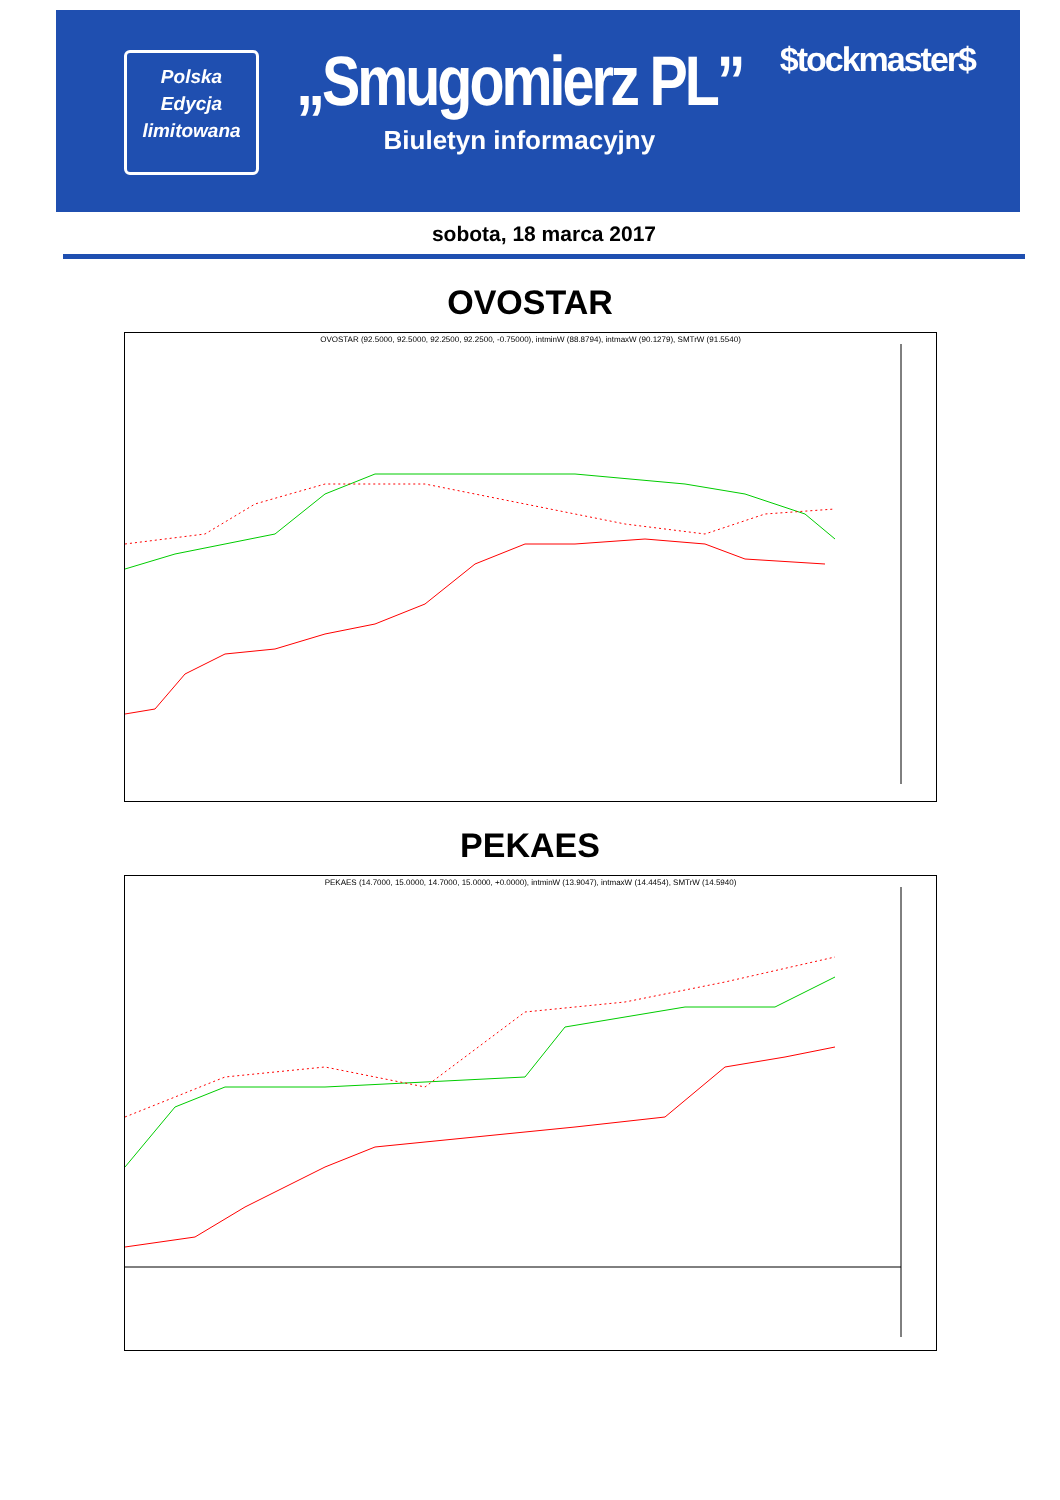Polska
Edycja
limitowana
„Smugomierz PL”
Biuletyn informacyjny
$tockmaster$
sobota, 18 marca 2017
OVOSTAR
OVOSTAR (92.5000, 92.5000, 92.2500, 92.2500, -0.75000), intminW (88.8794), intmaxW (90.1279), SMTrW (91.5540)
PEKAES
PEKAES (14.7000, 15.0000, 14.7000, 15.0000, +0.0000), intminW (13.9047), intmaxW (14.4454), SMTrW (14.5940)